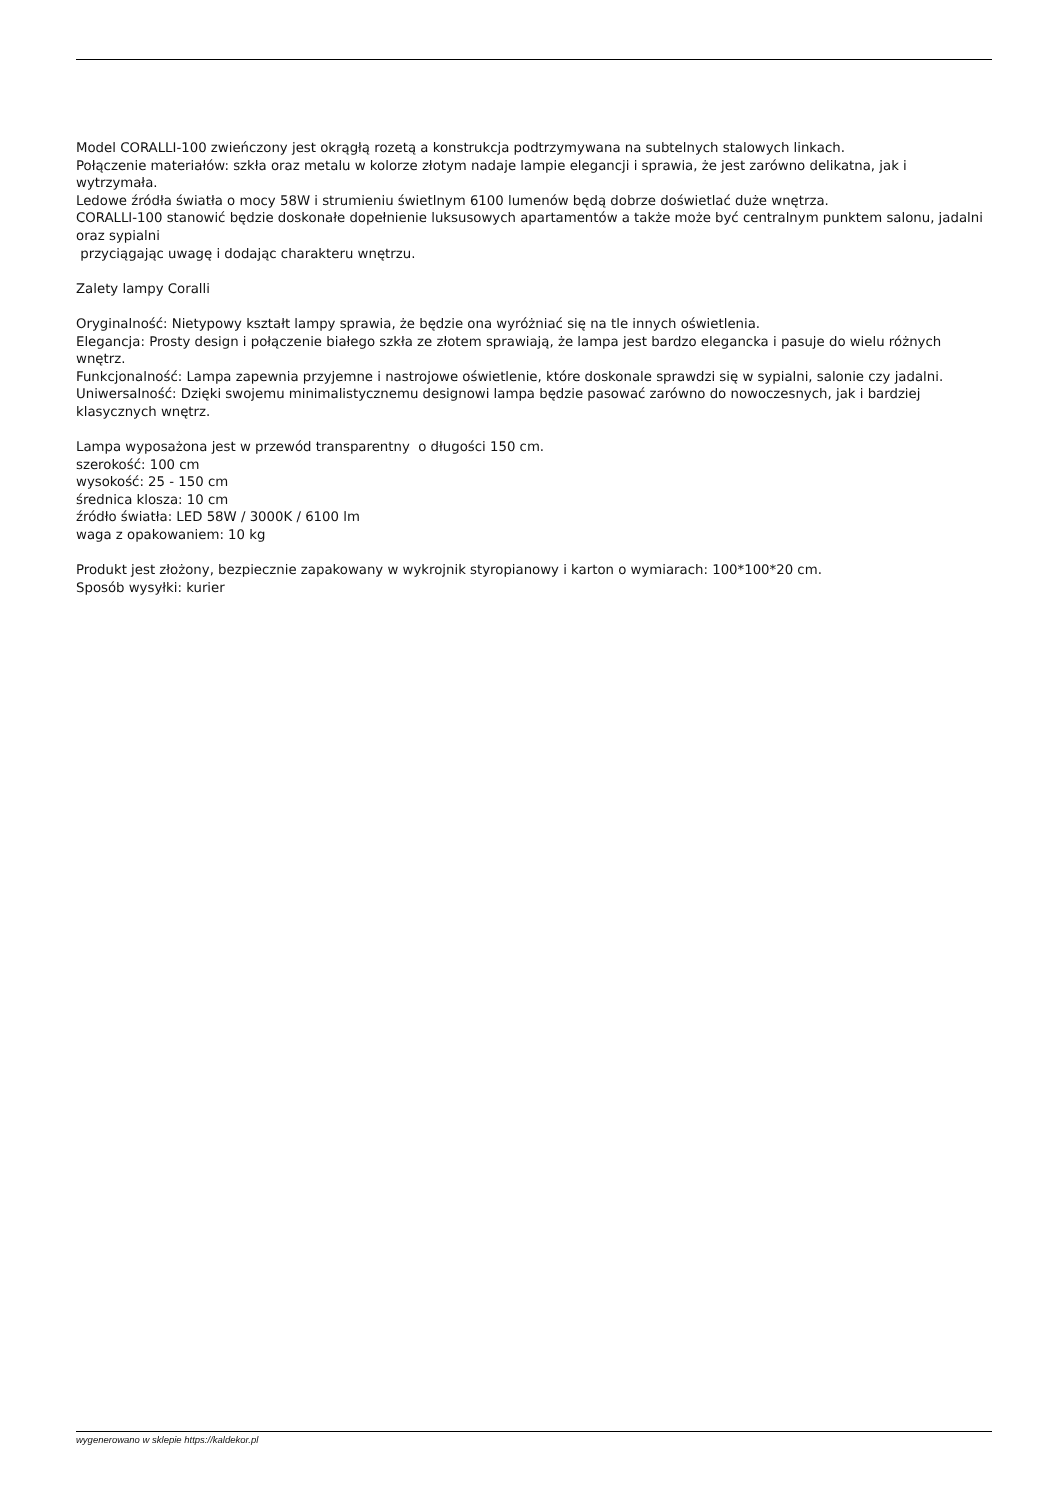Model CORALLI-100 zwieńczony jest okrągłą rozetą a konstrukcja podtrzymywana na subtelnych stalowych linkach.
Połączenie materiałów: szkła oraz metalu w kolorze złotym nadaje lampie elegancji i sprawia, że jest zarówno delikatna, jak i wytrzymała.
Ledowe źródła światła o mocy 58W i strumieniu świetlnym 6100 lumenów będą dobrze doświetlać duże wnętrza.
CORALLI-100 stanowić będzie doskonałe dopełnienie luksusowych apartamentów a także może być centralnym punktem salonu, jadalni oraz sypialni
przyciągając uwagę i dodając charakteru wnętrzu.
Zalety lampy Coralli
Oryginalność: Nietypowy kształt lampy sprawia, że będzie ona wyróżniać się na tle innych oświetlenia.
Elegancja: Prosty design i połączenie białego szkła ze złotem sprawiają, że lampa jest bardzo elegancka i pasuje do wielu różnych wnętrz.
Funkcjonalność: Lampa zapewnia przyjemne i nastrojowe oświetlenie, które doskonale sprawdzi się w sypialni, salonie czy jadalni.
Uniwersalność: Dzięki swojemu minimalistycznemu designowi lampa będzie pasować zarówno do nowoczesnych, jak i bardziej klasycznych wnętrz.
Lampa wyposażona jest w przewód transparentny o długości 150 cm.
szerokość: 100 cm
wysokość: 25 - 150 cm
średnica klosza: 10 cm
źródło światła: LED 58W / 3000K / 6100 lm
waga z opakowaniem: 10 kg
Produkt jest złożony, bezpiecznie zapakowany w wykrojnik styropianowy i karton o wymiarach: 100*100*20 cm.
Sposób wysyłki: kurier
wygenerowano w sklepie https://kaldekor.pl